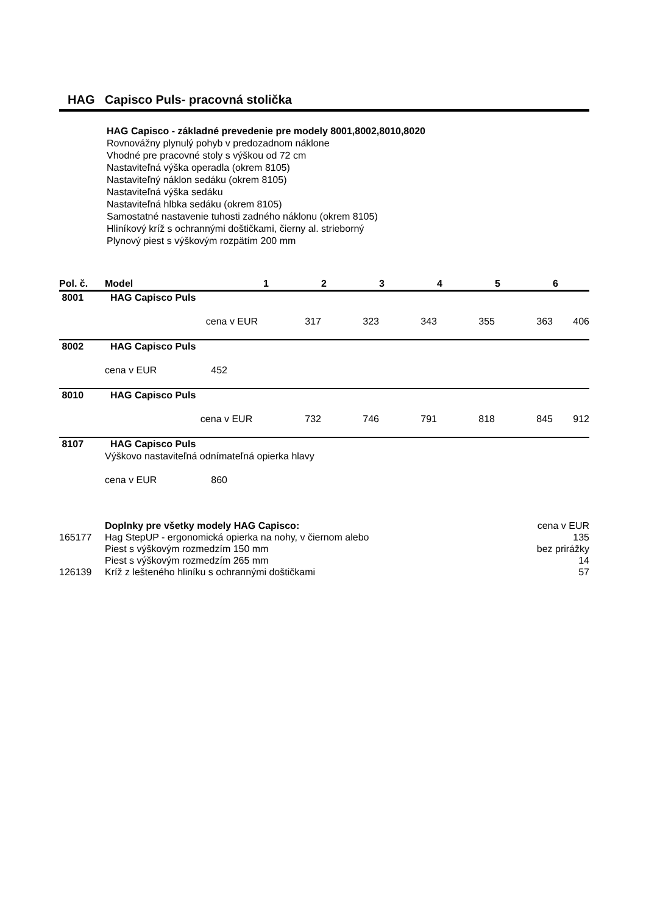HAG Capisco Puls- pracovná stolička
HAG Capisco - základné prevedenie pre modely 8001,8002,8010,8020
Rovnovážny plynulý pohyb v predozadnom náklone
Vhodné pre pracovné stoly s výškou od 72 cm
Nastaviteľná výška operadla (okrem 8105)
Nastaviteľný náklon sedáku (okrem 8105)
Nastaviteľná výška sedáku
Nastaviteľná hlbka sedáku (okrem 8105)
Samostatné nastavenie tuhosti zadného náklonu (okrem 8105)
Hliníkový kríž s ochrannými doštičkami, čierny al. strieborný
Plynový piest s výškovým rozpätím 200 mm
| Pol. č. | Model | 1 | 2 | 3 | 4 | 5 | 6 |
| --- | --- | --- | --- | --- | --- | --- | --- |
| 8001 | HAG Capisco Puls | | | | | | |
| | cena v EUR | 317 | 323 | 343 | 355 | 363 | 406 |
| 8002 | HAG Capisco Puls | | | | | | |
| | cena v EUR 452 | | | | | | |
| 8010 | HAG Capisco Puls | | | | | | |
| | cena v EUR | 732 | 746 | 791 | 818 | 845 | 912 |
| 8107 | HAG Capisco Puls | | | | | | |
| | Výškovo nastaviteľná odnímateľná opierka hlavy | | | | | | |
| | cena v EUR 860 | | | | | | |
| | Doplnky pre všetky modely HAG Capisco: | cena v EUR |
| 165177 | Hag StepUP - ergonomická opierka na nohy, v čiernom alebo | 135 |
| | Piest s výškovým rozmedzím 150 mm | bez prirážky |
| | Piest s výškovým rozmedzím 265 mm | 14 |
| 126139 | Kríž z lešteného hliníku s ochrannými doštičkami | 57 |